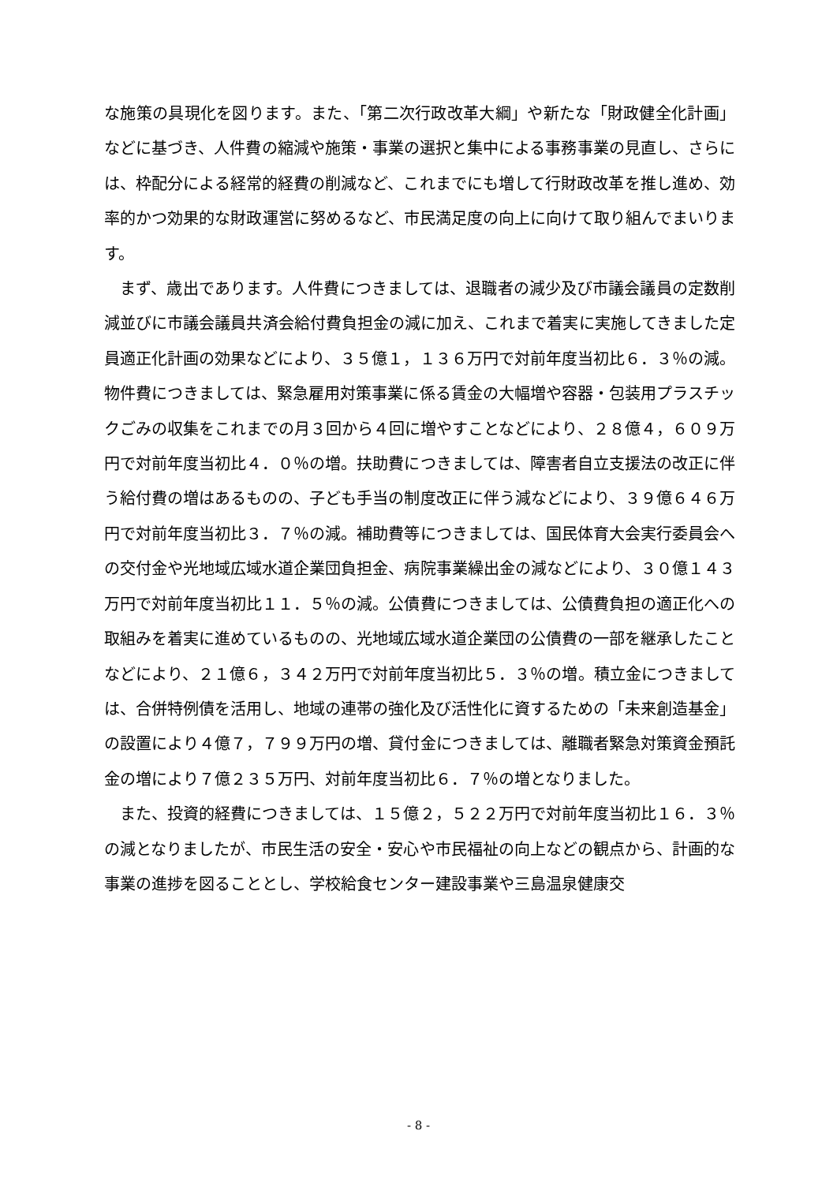な施策の具現化を図ります。また、「第二次行政改革大綱」や新たな「財政健全化計画」などに基づき、人件費の縮減や施策・事業の選択と集中による事務事業の見直し、さらには、枠配分による経常的経費の削減など、これまでにも増して行財政改革を推し進め、効率的かつ効果的な財政運営に努めるなど、市民満足度の向上に向けて取り組んでまいります。
　まず、歳出であります。人件費につきましては、退職者の減少及び市議会議員の定数削減並びに市議会議員共済会給付費負担金の減に加え、これまで着実に実施してきました定員適正化計画の効果などにより、３５億１，１３６万円で対前年度当初比６．３％の減。物件費につきましては、緊急雇用対策事業に係る賃金の大幅増や容器・包装用プラスチックごみの収集をこれまでの月３回から４回に増やすことなどにより、２８億４，６０９万円で対前年度当初比４．０％の増。扶助費につきましては、障害者自立支援法の改正に伴う給付費の増はあるものの、子ども手当の制度改正に伴う減などにより、３９億６４６万円で対前年度当初比３．７％の減。補助費等につきましては、国民体育大会実行委員会への交付金や光地域広域水道企業団負担金、病院事業繰出金の減などにより、３０億１４３万円で対前年度当初比１１．５％の減。公債費につきましては、公債費負担の適正化への取組みを着実に進めているものの、光地域広域水道企業団の公債費の一部を継承したことなどにより、２１億６，３４２万円で対前年度当初比５．３％の増。積立金につきましては、合併特例債を活用し、地域の連帯の強化及び活性化に資するための「未来創造基金」の設置により４億７，７９９万円の増、貸付金につきましては、離職者緊急対策資金預託金の増により７億２３５万円、対前年度当初比６．７％の増となりました。
　また、投資的経費につきましては、１５億２，５２２万円で対前年度当初比１６．３％の減となりましたが、市民生活の安全・安心や市民福祉の向上などの観点から、計画的な事業の進捗を図ることとし、学校給食センター建設事業や三島温泉健康交
- 8 -